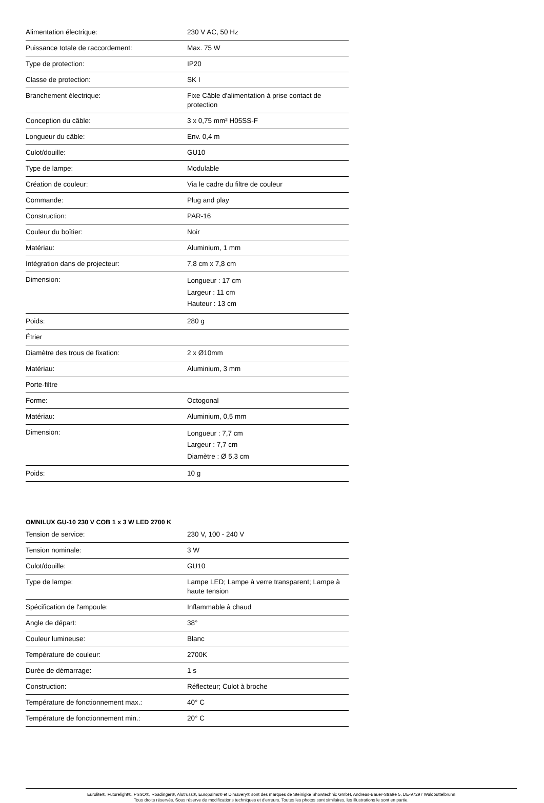| Alimentation électrique: | 230 V AC, 50 Hz |
| Puissance totale de raccordement: | Max. 75 W |
| Type de protection: | IP20 |
| Classe de protection: | SK I |
| Branchement électrique: | Fixe Câble d'alimentation à prise contact de protection |
| Conception du câble: | 3 x 0,75 mm² H05SS-F |
| Longueur du câble: | Env. 0,4 m |
| Culot/douille: | GU10 |
| Type de lampe: | Modulable |
| Création de couleur: | Via le cadre du filtre de couleur |
| Commande: | Plug and play |
| Construction: | PAR-16 |
| Couleur du boîtier: | Noir |
| Matériau: | Aluminium, 1 mm |
| Intégration dans de projecteur: | 7,8 cm x 7,8 cm |
| Dimension: | Longueur : 17 cm Largeur : 11 cm Hauteur : 13 cm |
| Poids: | 280 g |
| Étrier | |
| Diamètre des trous de fixation: | 2 x Ø10mm |
| Matériau: | Aluminium, 3 mm |
| Porte-filtre | |
| Forme: | Octogonal |
| Matériau: | Aluminium, 0,5 mm |
| Dimension: | Longueur : 7,7 cm Largeur : 7,7 cm Diamètre : Ø 5,3 cm |
| Poids: | 10 g |
OMNILUX GU-10 230 V COB 1 x 3 W LED 2700 K
| Tension de service: | 230 V, 100 - 240 V |
| Tension nominale: | 3 W |
| Culot/douille: | GU10 |
| Type de lampe: | Lampe LED; Lampe à verre transparent; Lampe à haute tension |
| Spécification de l'ampoule: | Inflammable à chaud |
| Angle de départ: | 38° |
| Couleur lumineuse: | Blanc |
| Température de couleur: | 2700K |
| Durée de démarrage: | 1 s |
| Construction: | Réflecteur; Culot à broche |
| Température de fonctionnement max.: | 40° C |
| Température de fonctionnement min.: | 20° C |
Eurolite®, Futurelight®, PSSO®, Roadinger®, Alutruss®, Europalms® et Dimavery® sont des marques de Steinigke Showtechnic GmbH, Andreas-Bauer-Straße 5, DE-97297 Waldbüttelbrunn
Tous droits réservés. Sous réserve de modifications techniques et d'erreurs. Toutes les photos sont similaires, les illustrations le sont en partie.